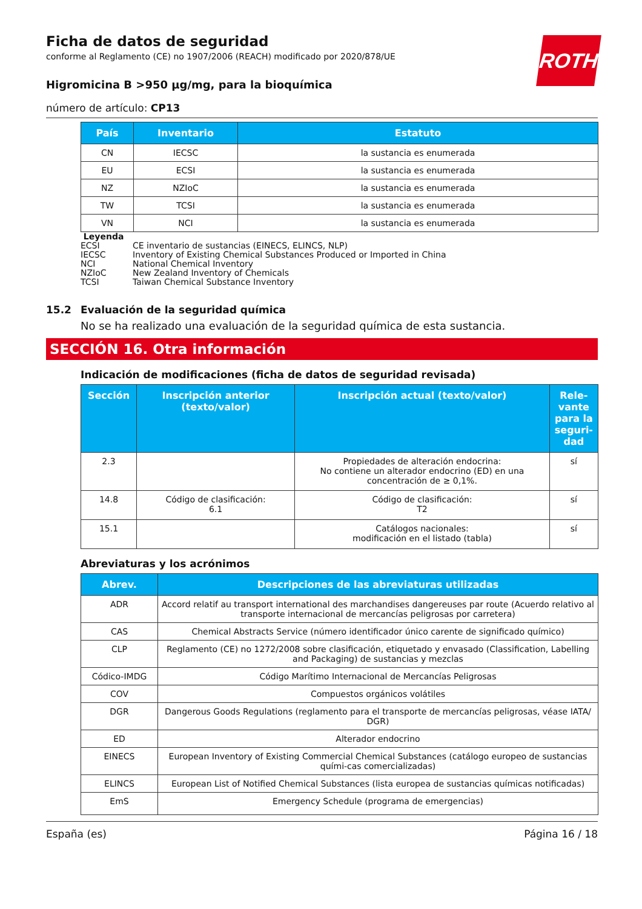ROTH
Ficha de datos de seguridad
conforme al Reglamento (CE) no 1907/2006 (REACH) modificado por 2020/878/UE
Higromicina B >950 µg/mg, para la bioquímica
número de artículo: CP13
| País | Inventario | Estatuto |
| --- | --- | --- |
| CN | IECSC | la sustancia es enumerada |
| EU | ECSI | la sustancia es enumerada |
| NZ | NZIoC | la sustancia es enumerada |
| TW | TCSI | la sustancia es enumerada |
| VN | NCI | la sustancia es enumerada |
Leyenda
ECSI CE inventario de sustancias (EINECS, ELINCS, NLP)
IECSC Inventory of Existing Chemical Substances Produced or Imported in China
NCI National Chemical Inventory
NZIoC New Zealand Inventory of Chemicals
TCSI Taiwan Chemical Substance Inventory
15.2 Evaluación de la seguridad química
No se ha realizado una evaluación de la seguridad química de esta sustancia.
SECCIÓN 16. Otra información
Indicación de modificaciones (ficha de datos de seguridad revisada)
| Sección | Inscripción anterior (texto/valor) | Inscripción actual (texto/valor) | Rele-vante para la seguri-dad |
| --- | --- | --- | --- |
| 2.3 | | Propiedades de alteración endocrina: No contiene un alterador endocrino (ED) en una concentración de ≥ 0,1%. | sí |
| 14.8 | Código de clasificación: 6.1 | Código de clasificación: T2 | sí |
| 15.1 | | Catálogos nacionales: modificación en el listado (tabla) | sí |
Abreviaturas y los acrónimos
| Abrev. | Descripciones de las abreviaturas utilizadas |
| --- | --- |
| ADR | Accord relatif au transport international des marchandises dangereuses par route (Acuerdo relativo al transporte internacional de mercancías peligrosas por carretera) |
| CAS | Chemical Abstracts Service (número identificador único carente de significado químico) |
| CLP | Reglamento (CE) no 1272/2008 sobre clasificación, etiquetado y envasado (Classification, Labelling and Packaging) de sustancias y mezclas |
| Códico-IMDG | Código Marítimo Internacional de Mercancías Peligrosas |
| COV | Compuestos orgánicos volátiles |
| DGR | Dangerous Goods Regulations (reglamento para el transporte de mercancías peligrosas, véase IATA/ DGR) |
| ED | Alterador endocrino |
| EINECS | European Inventory of Existing Commercial Chemical Substances (catálogo europeo de sustancias quími-cas comercializadas) |
| ELINCS | European List of Notified Chemical Substances (lista europea de sustancias químicas notificadas) |
| EmS | Emergency Schedule (programa de emergencias) |
España (es) Página 16 / 18